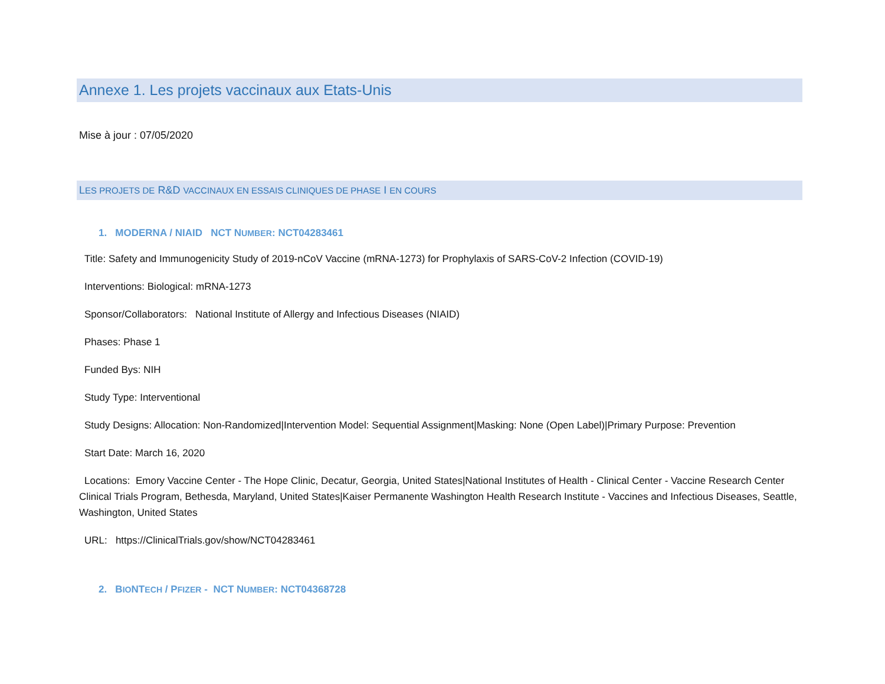Annexe 1. Les projets vaccinaux aux Etats-Unis
Mise à jour : 07/05/2020
LES PROJETS DE R&D VACCINAUX EN ESSAIS CLINIQUES DE PHASE I EN COURS
1. MODERNA / NIAID NCT NUMBER: NCT04283461
Title: Safety and Immunogenicity Study of 2019-nCoV Vaccine (mRNA-1273) for Prophylaxis of SARS-CoV-2 Infection (COVID-19)
Interventions: Biological: mRNA-1273
Sponsor/Collaborators: National Institute of Allergy and Infectious Diseases (NIAID)
Phases: Phase 1
Funded Bys: NIH
Study Type: Interventional
Study Designs: Allocation: Non-Randomized|Intervention Model: Sequential Assignment|Masking: None (Open Label)|Primary Purpose: Prevention
Start Date: March 16, 2020
Locations: Emory Vaccine Center - The Hope Clinic, Decatur, Georgia, United States|National Institutes of Health - Clinical Center - Vaccine Research Center Clinical Trials Program, Bethesda, Maryland, United States|Kaiser Permanente Washington Health Research Institute - Vaccines and Infectious Diseases, Seattle, Washington, United States
URL: https://ClinicalTrials.gov/show/NCT04283461
2. BIONTECH / PFIZER - NCT NUMBER: NCT04368728